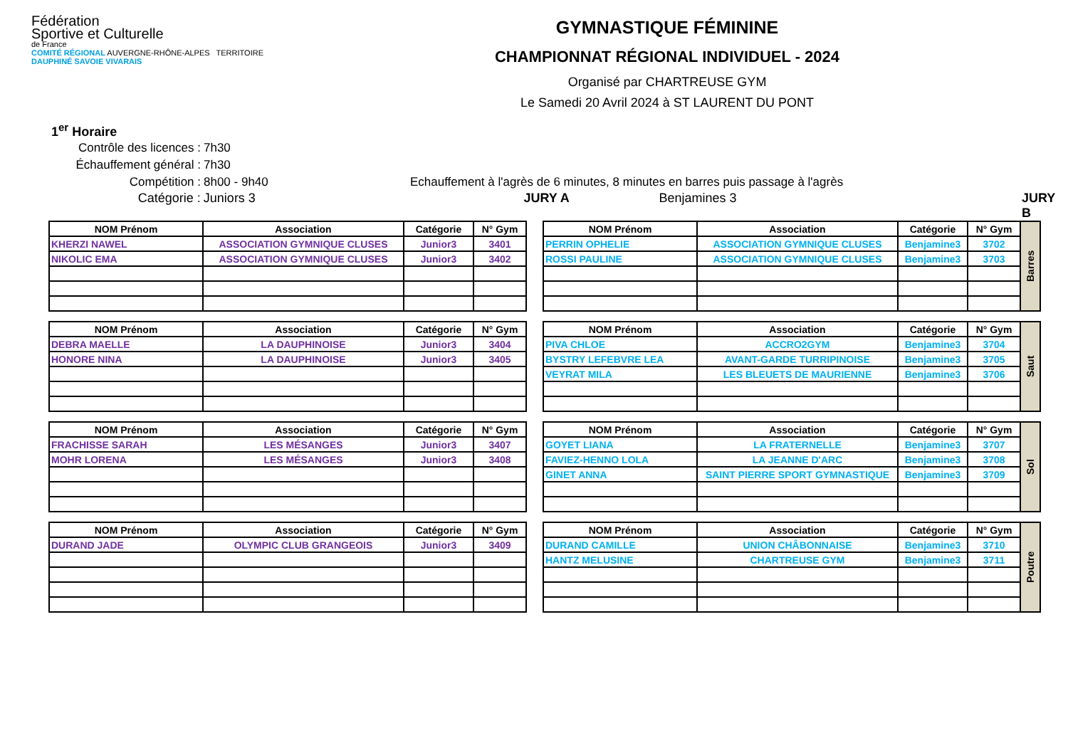Fédération
Sportive et Culturelle
de France
COMITÉ RÉGIONAL AUVERGNE-RHÔNE-ALPES TERRITOIRE DAUPHINÉ SAVOIE VIVARAIS
GYMNASTIQUE FÉMININE
CHAMPIONNAT RÉGIONAL INDIVIDUEL - 2024
Organisé par CHARTREUSE GYM
Le Samedi 20 Avril 2024 à ST LAURENT DU PONT
1<sup>er</sup> Horaire
Contrôle des licences : 7h30
Échauffement général : 7h30
Compétition : 8h00 - 9h40 Echauffement à l'agrès de 6 minutes, 8 minutes en barres puis passage à l'agrès
Catégorie : Juniors 3 JURY A Benjamines 3 JURY B
| NOM Prénom | Association | Catégorie | N° Gym |
| --- | --- | --- | --- |
| KHERZI NAWEL | ASSOCIATION GYMNIQUE CLUSES | Junior3 | 3401 |
| NIKOLIC EMA | ASSOCIATION GYMNIQUE CLUSES | Junior3 | 3402 |
| NOM Prénom | Association | Catégorie | N° Gym |
| --- | --- | --- | --- |
| DEBRA MAELLE | LA DAUPHINOISE | Junior3 | 3404 |
| HONORE NINA | LA DAUPHINOISE | Junior3 | 3405 |
| NOM Prénom | Association | Catégorie | N° Gym |
| --- | --- | --- | --- |
| FRACHISSE SARAH | LES MÉSANGES | Junior3 | 3407 |
| MOHR LORENA | LES MÉSANGES | Junior3 | 3408 |
| NOM Prénom | Association | Catégorie | N° Gym |
| --- | --- | --- | --- |
| DURAND JADE | OLYMPIC CLUB GRANGEOIS | Junior3 | 3409 |
| NOM Prénom | Association | Catégorie | N° Gym | Barres |
| PERRIN OPHELIE | ASSOCIATION GYMNIQUE CLUSES | Benjamine3 | 3702 | |
| ROSSI PAULINE | ASSOCIATION GYMNIQUE CLUSES | Benjamine3 | 3703 | |
| NOM Prénom | Association | Catégorie | N° Gym | Saut |
| PIVA CHLOE | ACCRO2GYM | Benjamine3 | 3704 | |
| BYSTRY LEFEBVRE LEA | AVANT-GARDE TURRIPINOISE | Benjamine3 | 3705 | |
| VEYRAT MILA | LES BLEUETS DE MAURIENNE | Benjamine3 | 3706 | |
| NOM Prénom | Association | Catégorie | N° Gym | Sol |
| GOYET LIANA | LA FRATERNELLE | Benjamine3 | 3707 | |
| FAVIEZ-HENNO LOLA | LA JEANNE D'ARC | Benjamine3 | 3708 | |
| GINET ANNA | SAINT PIERRE SPORT GYMNASTIQUE | Benjamine3 | 3709 | |
| NOM Prénom | Association | Catégorie | N° Gym | Poutre |
| DURAND CAMILLE | UNION CHÂBONNAISE | Benjamine3 | 3710 | |
| HANTZ MELUSINE | CHARTREUSE GYM | Benjamine3 | 3711 | |